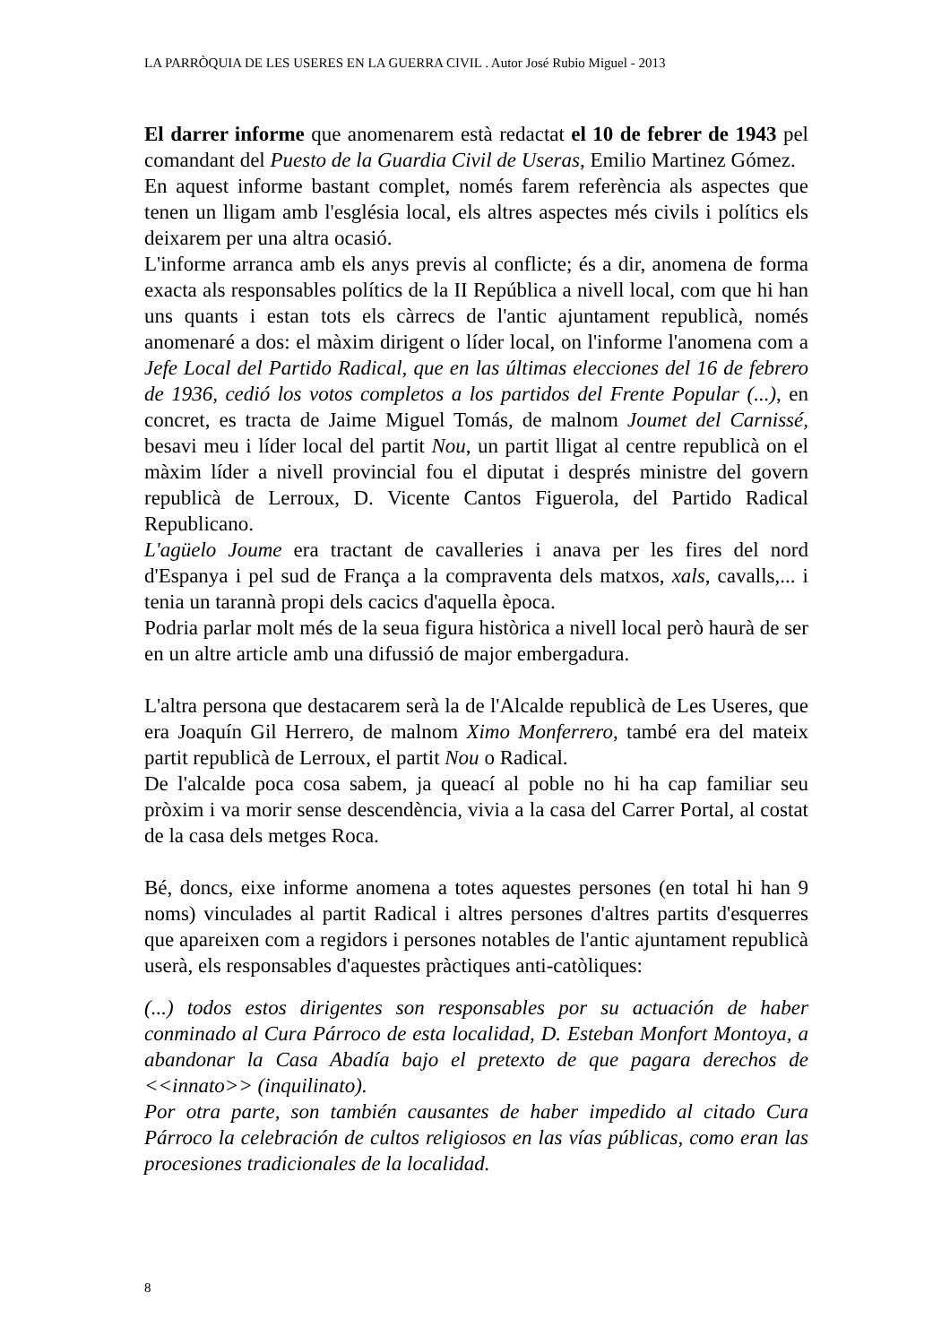LA PARRÒQUIA DE LES USERES EN LA GUERRA CIVIL . Autor José Rubio Miguel - 2013
El darrer informe que anomenarem està redactat el 10 de febrer de 1943 pel comandant del Puesto de la Guardia Civil de Useras, Emilio Martinez Gómez.
En aquest informe bastant complet, només farem referència als aspectes que tenen un lligam amb l'església local, els altres aspectes més civils i polítics els deixarem per una altra ocasió.
L'informe arranca amb els anys previs al conflicte; és a dir, anomena de forma exacta als responsables polítics de la II República a nivell local, com que hi han uns quants i estan tots els càrrecs de l'antic ajuntament republicà, només anomenaré a dos: el màxim dirigent o líder local, on l'informe l'anomena com a Jefe Local del Partido Radical, que en las últimas elecciones del 16 de febrero de 1936, cedió los votos completos a los partidos del Frente Popular (...), en concret, es tracta de Jaime Miguel Tomás, de malnom Joumet del Carnissé, besavi meu i líder local del partit Nou, un partit lligat al centre republicà on el màxim líder a nivell provincial fou el diputat i després ministre del govern republicà de Lerroux, D. Vicente Cantos Figuerola, del Partido Radical Republicano.
L'agüelo Joume era tractant de cavalleries i anava per les fires del nord d'Espanya i pel sud de França a la compraventa dels matxos, xals, cavalls,... i tenia un tarannà propi dels cacics d'aquella època.
Podria parlar molt més de la seua figura històrica a nivell local però haurà de ser en un altre article amb una difussió de major embergadura.
L'altra persona que destacarem serà la de l'Alcalde republicà de Les Useres, que era Joaquín Gil Herrero, de malnom Ximo Monferrero, també era del mateix partit republicà de Lerroux, el partit Nou o Radical.
De l'alcalde poca cosa sabem, ja queací al poble no hi ha cap familiar seu pròxim i va morir sense descendència, vivia a la casa del Carrer Portal, al costat de la casa dels metges Roca.
Bé, doncs, eixe informe anomena a totes aquestes persones (en total hi han 9 noms) vinculades al partit Radical i altres persones d'altres partits d'esquerres que apareixen com a regidors i persones notables de l'antic ajuntament republicà userà, els responsables d'aquestes pràctiques anti-catòliques:
(...) todos estos dirigentes son responsables por su actuación de haber conminado al Cura Párroco de esta localidad, D. Esteban Monfort Montoya, a abandonar la Casa Abadía bajo el pretexto de que pagara derechos de <<innato>> (inquilinato).
Por otra parte, son también causantes de haber impedido al citado Cura Párroco la celebración de cultos religiosos en las vías públicas, como eran las procesiones tradicionales de la localidad.
8